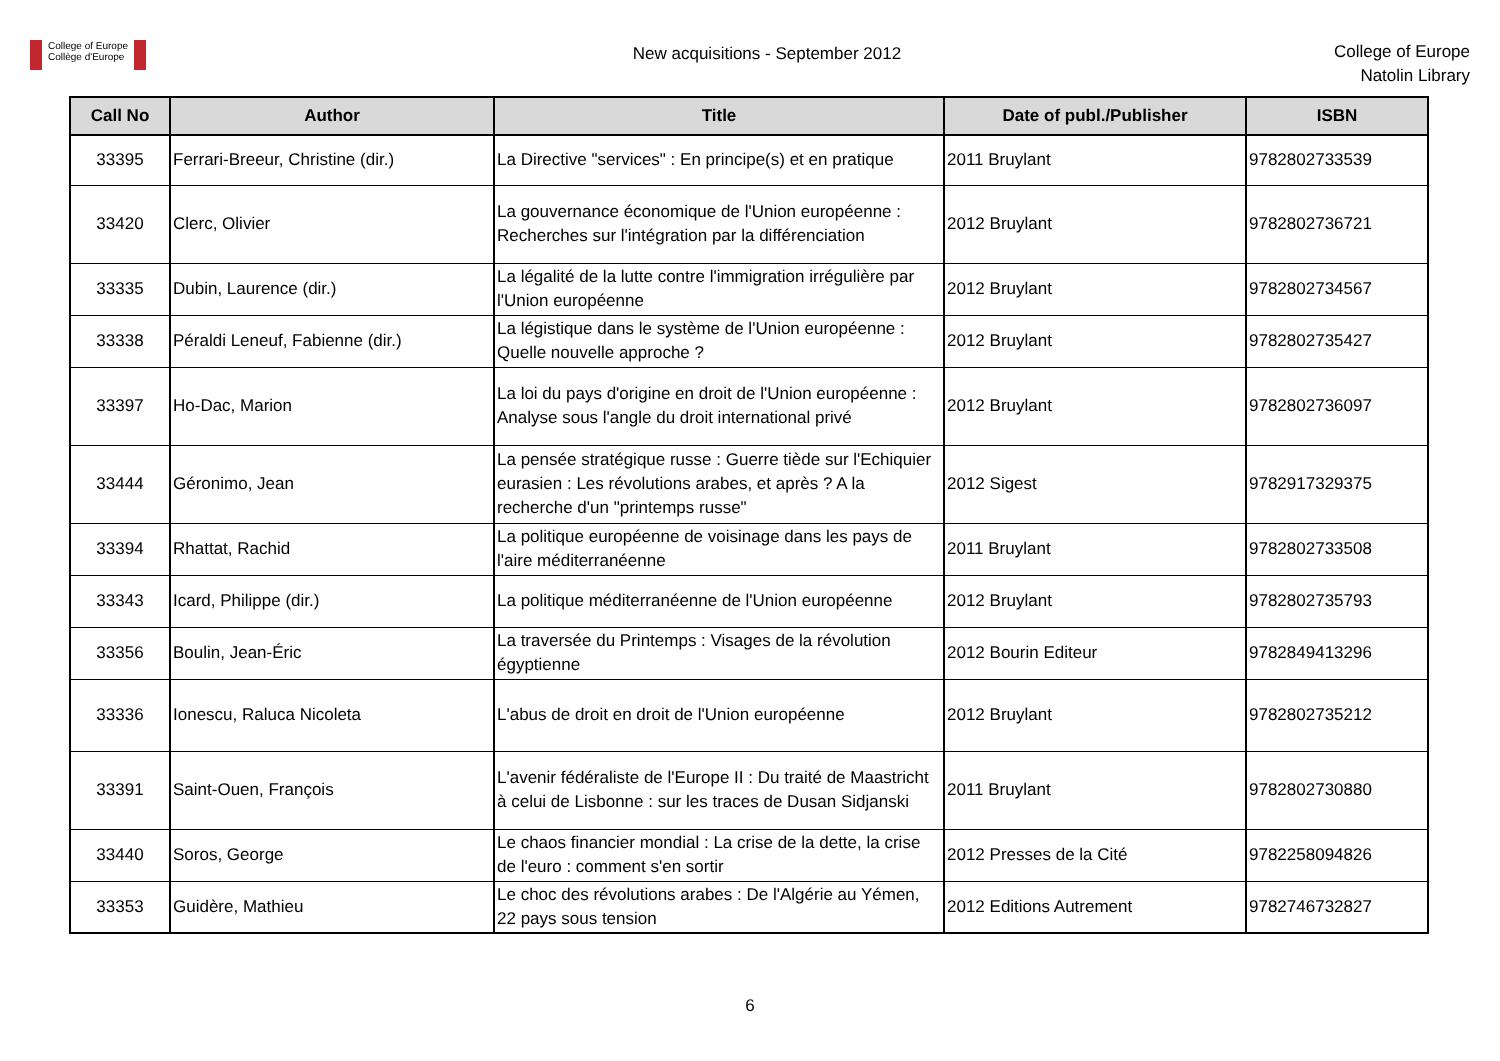College of Europe
Collège d'Europe
New acquisitions - September 2012
College of Europe
Natolin Library
| Call No | Author | Title | Date of publ./Publisher | ISBN |
| --- | --- | --- | --- | --- |
| 33395 | Ferrari-Breeur, Christine (dir.) | La Directive "services" : En principe(s) et en pratique | 2011 Bruylant | 9782802733539 |
| 33420 | Clerc, Olivier | La gouvernance économique de l'Union européenne : Recherches sur l'intégration par la différenciation | 2012 Bruylant | 9782802736721 |
| 33335 | Dubin, Laurence (dir.) | La légalité de la lutte contre l'immigration irrégulière par l'Union européenne | 2012 Bruylant | 9782802734567 |
| 33338 | Péraldi Leneuf, Fabienne (dir.) | La légistique dans le système de l'Union européenne : Quelle nouvelle approche ? | 2012 Bruylant | 9782802735427 |
| 33397 | Ho-Dac, Marion | La loi du pays d'origine en droit de l'Union européenne : Analyse sous l'angle du droit international privé | 2012 Bruylant | 9782802736097 |
| 33444 | Géronimo, Jean | La pensée stratégique russe : Guerre tiède sur l'Echiquier eurasien : Les révolutions arabes, et après ? A la recherche d'un "printemps russe" | 2012 Sigest | 9782917329375 |
| 33394 | Rhattat, Rachid | La politique européenne de voisinage dans les pays de l'aire méditerranéenne | 2011 Bruylant | 9782802733508 |
| 33343 | Icard, Philippe (dir.) | La politique méditerranéenne de l'Union européenne | 2012 Bruylant | 9782802735793 |
| 33356 | Boulin, Jean-Éric | La traversée du Printemps : Visages de la révolution égyptienne | 2012 Bourin Editeur | 9782849413296 |
| 33336 | Ionescu, Raluca Nicoleta | L'abus de droit en droit de l'Union européenne | 2012 Bruylant | 9782802735212 |
| 33391 | Saint-Ouen, François | L'avenir fédéraliste de l'Europe II : Du traité de Maastricht à celui de Lisbonne : sur les traces de Dusan Sidjanski | 2011 Bruylant | 9782802730880 |
| 33440 | Soros, George | Le chaos financier mondial : La crise de la dette, la crise de l'euro : comment s'en sortir | 2012 Presses de la Cité | 9782258094826 |
| 33353 | Guidère, Mathieu | Le choc des révolutions arabes : De l'Algérie au Yémen, 22 pays sous tension | 2012 Editions Autrement | 9782746732827 |
6